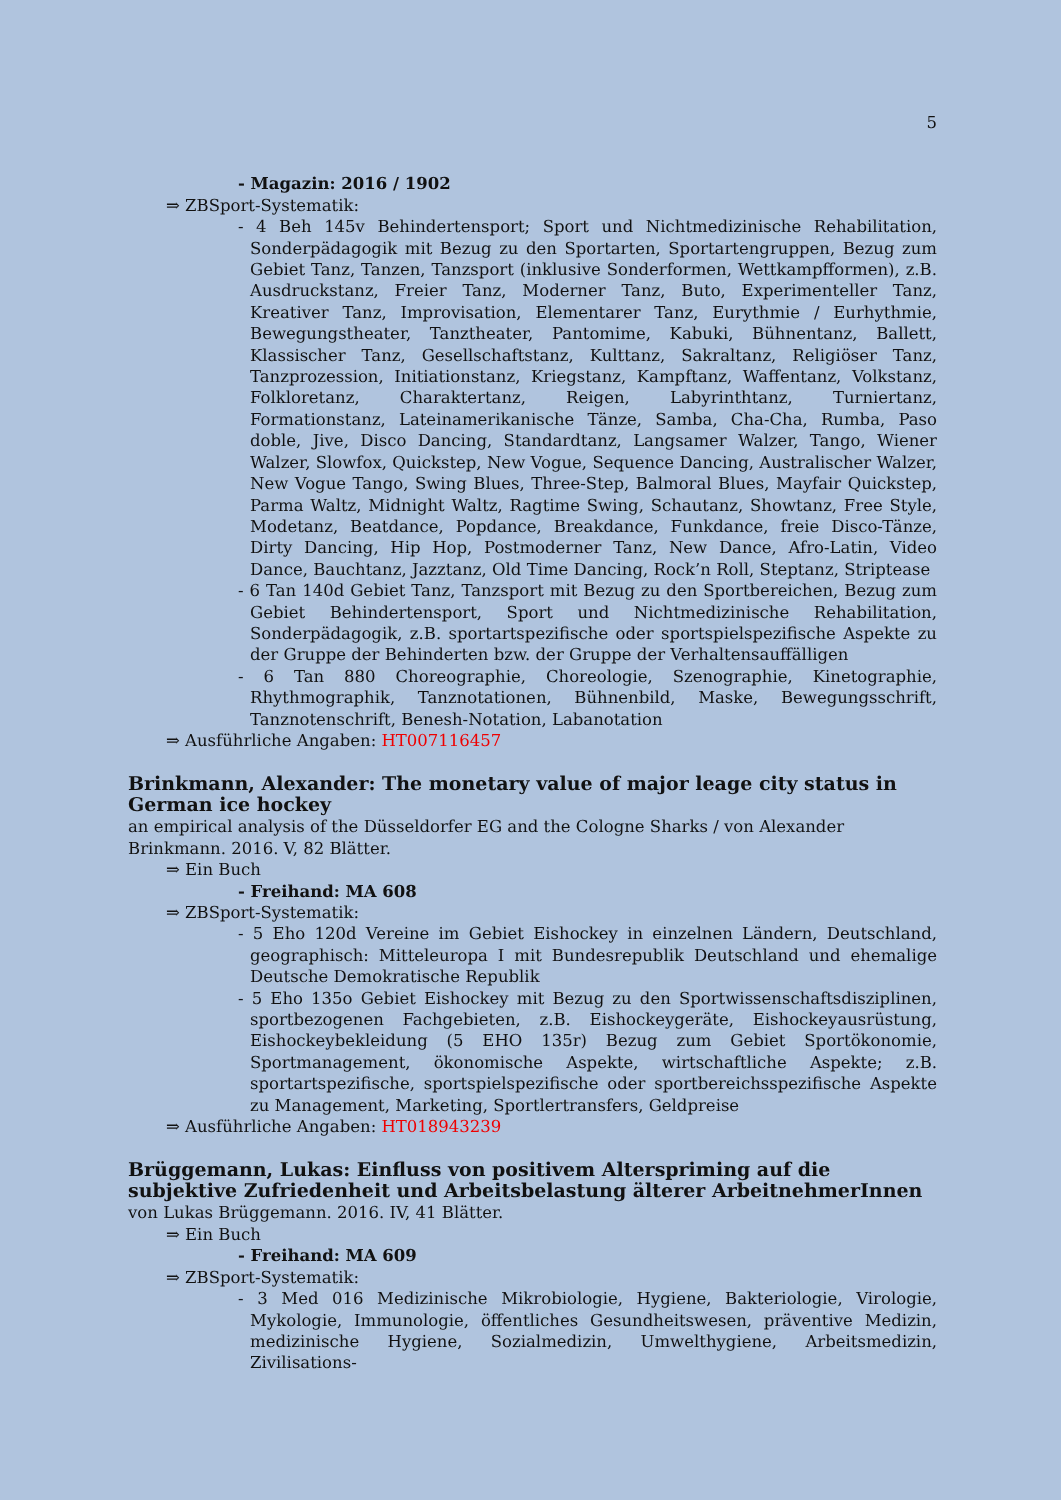5
- Magazin: 2016 / 1902
⇒ ZBSport-Systematik:
- 4 Beh 145v Behindertensport; Sport und Nichtmedizinische Rehabilitation, Sonderpädagogik mit Bezug zu den Sportarten, Sportartengruppen, Bezug zum Gebiet Tanz, Tanzen, Tanzsport (inklusive Sonderformen, Wettkampfformen), z.B. Ausdruckstanz, Freier Tanz, Moderner Tanz, Buto, Experimenteller Tanz, Kreativer Tanz, Improvisation, Elementarer Tanz, Eurythmie / Eurhythmie, Bewegungstheater, Tanztheater, Pantomime, Kabuki, Bühnentanz, Ballett, Klassischer Tanz, Gesellschaftstanz, Kulttanz, Sakraltanz, Religiöser Tanz, Tanzprozession, Initiationstanz, Kriegstanz, Kampftanz, Waffentanz, Volkstanz, Folkloretanz, Charaktertanz, Reigen, Labyrinthtanz, Turniertanz, Formationstanz, Lateinamerikanische Tänze, Samba, Cha-Cha, Rumba, Paso doble, Jive, Disco Dancing, Standardtanz, Langsamer Walzer, Tango, Wiener Walzer, Slowfox, Quickstep, New Vogue, Sequence Dancing, Australischer Walzer, New Vogue Tango, Swing Blues, Three-Step, Balmoral Blues, Mayfair Quickstep, Parma Waltz, Midnight Waltz, Ragtime Swing, Schautanz, Showtanz, Free Style, Modetanz, Beatdance, Popdance, Breakdance, Funkdance, freie Disco-Tänze, Dirty Dancing, Hip Hop, Postmoderner Tanz, New Dance, Afro-Latin, Video Dance, Bauchtanz, Jazztanz, Old Time Dancing, Rock’n Roll, Steptanz, Striptease
- 6 Tan 140d Gebiet Tanz, Tanzsport mit Bezug zu den Sportbereichen, Bezug zum Gebiet Behindertensport, Sport und Nichtmedizinische Rehabilitation, Sonderpädagogik, z.B. sportartspezifische oder sportspielspezifische Aspekte zu der Gruppe der Behinderten bzw. der Gruppe der Verhaltensauffälligen
- 6 Tan 880 Choreographie, Choreologie, Szenographie, Kinetographie, Rhythmographik, Tanznotationen, Bühnenbild, Maske, Bewegungsschrift, Tanznotenschrift, Benesh-Notation, Labanotation
⇒ Ausführliche Angaben: HT007116457
Brinkmann, Alexander: The monetary value of major leage city status in German ice hockey
an empirical analysis of the Düsseldorfer EG and the Cologne Sharks / von Alexander Brinkmann. 2016. V, 82 Blätter.
⇒ Ein Buch
- Freihand: MA 608
⇒ ZBSport-Systematik:
- 5 Eho 120d Vereine im Gebiet Eishockey in einzelnen Ländern, Deutschland, geographisch: Mitteleuropa I mit Bundesrepublik Deutschland und ehemalige Deutsche Demokratische Republik
- 5 Eho 135o Gebiet Eishockey mit Bezug zu den Sportwissenschaftsdisziplinen, sportbezogenen Fachgebieten, z.B. Eishockeygeräte, Eishockeyausrüstung, Eishockeybekleidung (5 EHO 135r) Bezug zum Gebiet Sportökonomie, Sportmanagement, ökonomische Aspekte, wirtschaftliche Aspekte; z.B. sportartspezifische, sportspielspezifische oder sportbereichsspezifische Aspekte zu Management, Marketing, Sportlertransfers, Geldpreise
⇒ Ausführliche Angaben: HT018943239
Brüggemann, Lukas: Einfluss von positivem Alterspriming auf die subjektive Zufriedenheit und Arbeitsbelastung älterer ArbeitnehmerInnen
von Lukas Brüggemann. 2016. IV, 41 Blätter.
⇒ Ein Buch
- Freihand: MA 609
⇒ ZBSport-Systematik:
- 3 Med 016 Medizinische Mikrobiologie, Hygiene, Bakteriologie, Virologie, Mykologie, Immunologie, öffentliches Gesundheitswesen, präventive Medizin, medizinische Hygiene, Sozialmedizin, Umwelthygiene, Arbeitsmedizin, Zivilisations-